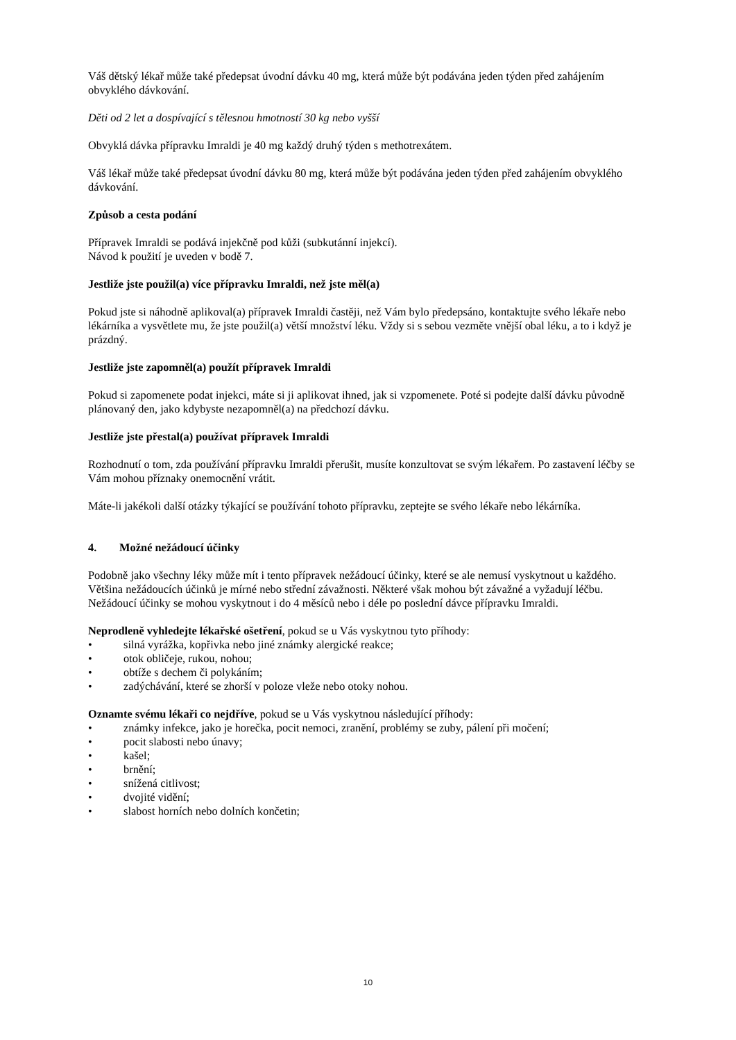Váš dětský lékař může také předepsat úvodní dávku 40 mg, která může být podávána jeden týden před zahájením obvyklého dávkování.
Děti od 2 let a dospívající s tělesnou hmotností 30 kg nebo vyšší
Obvyklá dávka přípravku Imraldi je 40 mg každý druhý týden s methotrexátem.
Váš lékař může také předepsat úvodní dávku 80 mg, která může být podávána jeden týden před zahájením obvyklého dávkování.
Způsob a cesta podání
Přípravek Imraldi se podává injekčně pod kůži (subkutánní injekcí).
Návod k použití je uveden v bodě 7.
Jestliže jste použil(a) více přípravku Imraldi, než jste měl(a)
Pokud jste si náhodně aplikoval(a) přípravek Imraldi častěji, než Vám bylo předepsáno, kontaktujte svého lékaře nebo lékárníka a vysvětlete mu, že jste použil(a) větší množství léku. Vždy si s sebou vezměte vnější obal léku, a to i když je prázdný.
Jestliže jste zapomněl(a) použít přípravek Imraldi
Pokud si zapomenete podat injekci, máte si ji aplikovat ihned, jak si vzpomenete. Poté si podejte další dávku původně plánovaný den, jako kdybyste nezapomněl(a) na předchozí dávku.
Jestliže jste přestal(a) používat přípravek Imraldi
Rozhodnutí o tom, zda používání přípravku Imraldi přerušit, musíte konzultovat se svým lékařem. Po zastavení léčby se Vám mohou příznaky onemocnění vrátit.
Máte-li jakékoli další otázky týkající se používání tohoto přípravku, zeptejte se svého lékaře nebo lékárníka.
4. Možné nežádoucí účinky
Podobně jako všechny léky může mít i tento přípravek nežádoucí účinky, které se ale nemusí vyskytnout u každého. Většina nežádoucích účinků je mírné nebo střední závažnosti. Některé však mohou být závažné a vyžadují léčbu. Nežádoucí účinky se mohou vyskytnout i do 4 měsíců nebo i déle po poslední dávce přípravku Imraldi.
Neprodleně vyhledejte lékařské ošetření, pokud se u Vás vyskytnou tyto příhody:
• silná vyrážka, kopřivka nebo jiné známky alergické reakce;
• otok obličeje, rukou, nohou;
• obtíže s dechem či polykáním;
• zadýchávání, které se zhorší v poloze vleže nebo otoky nohou.
Oznamte svému lékaři co nejdříve, pokud se u Vás vyskytnou následující příhody:
• známky infekce, jako je horečka, pocit nemoci, zranění, problémy se zuby, pálení při močení;
• pocit slabosti nebo únavy;
• kašel;
• brnění;
• snížená citlivost;
• dvojité vidění;
• slabost horních nebo dolních končetin;
10